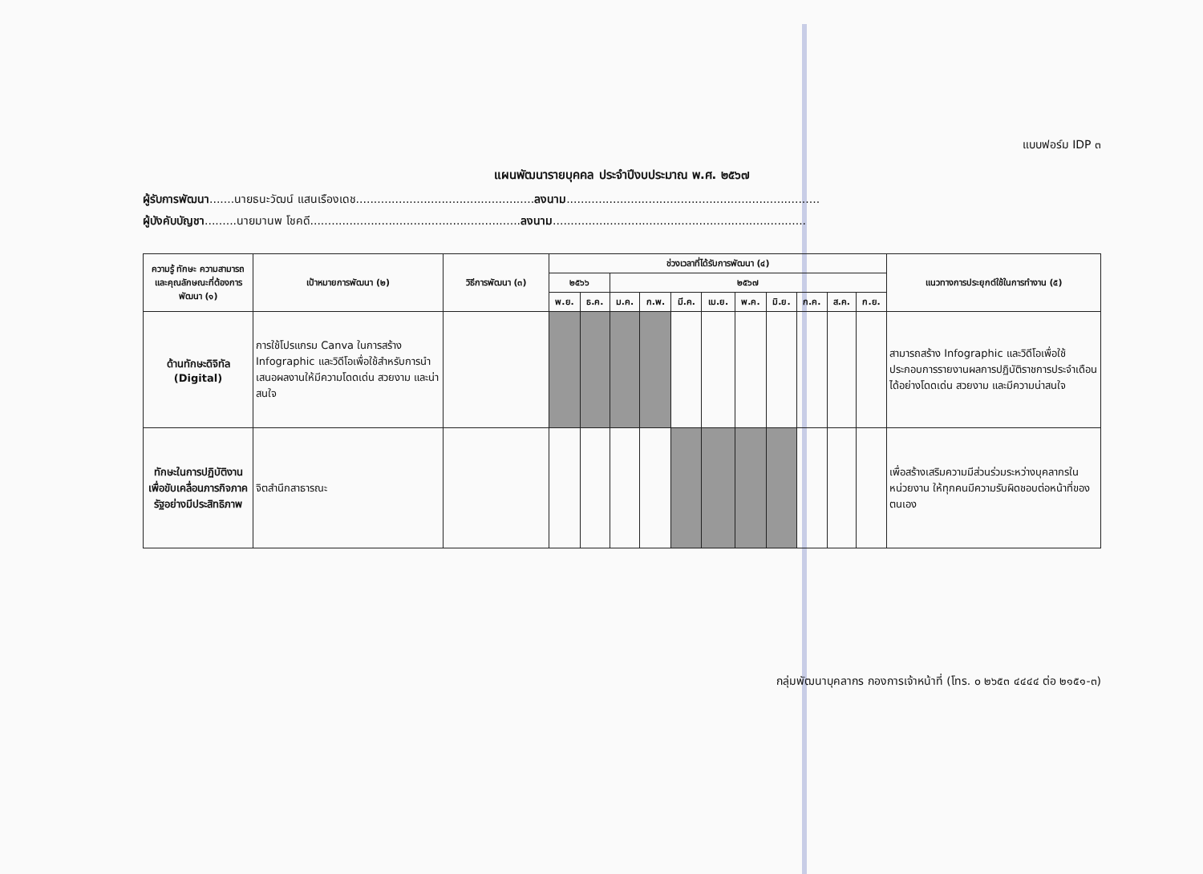แบบฟอร์ม IDP ๓
แผนพัฒนารายบุคคล ประจำปีงบประมาณ พ.ศ. ๒๕๖๗
ผู้รับการพัฒนา.......นายธนะวัฒน์ แสนเรืองเดช..................................................ลงนาม.......................................................................
ผู้บังคับบัญชา.........นายมานพ โชคดี...........................................................ลงนาม.......................................................................
| ความรู้ ทักษะ ความสามารถ และคุณลักษณะที่ต้องการพัฒนา (๑) | เป้าหมายการพัฒนา (๒) | วิธีการพัฒนา (๓) | ช่วงเวลาที่ได้รับการพัฒนา (๔) | | | | | | | | | | | แนวทางการประยุกต์ใช้ในการทำงาน (๕) |
| --- | --- | --- | --- | --- | --- | --- | --- | --- | --- | --- | --- | --- | --- | --- |
| | | | ๒๕๖๖ | | ๒๕๖๗ | | | | | | | | | |
| | | | พ.ย. | ธ.ค. | ม.ค. | ก.พ. | มี.ค. | เม.ย. | พ.ค. | มิ.ย. | ก.ค. | ส.ค. | ก.ย. | |
| ด้านทักษะดิจิทัล (Digital) | การใช้โปรแกรม Canva ในการสร้าง Infographic และวิดีโอเพื่อใช้สำหรับการนำเสนอผลงานให้มีความโดดเด่น สวยงาม และน่าสนใจ | | | | | | | | | | | | | สามารถสร้าง Infographic และวิดีโอเพื่อใช้ประกอบการรายงานผลการปฏิบัติราชการประจำเดือนได้อย่างโดดเด่น สวยงาม และมีความน่าสนใจ |
| ทักษะในการปฏิบัติงานเพื่อขับเคลื่อนภารกิจภาครัฐอย่างมีประสิทธิภาพ | จิตสำนึกสาธารณะ | | | | | | | | | | | | | เพื่อสร้างเสริมความมีส่วนร่วมระหว่างบุคลากรในหน่วยงาน ให้ทุกคนมีความรับผิดชอบต่อหน้าที่ของตนเอง |
กลุ่มพัฒนาบุคลากร กองการเจ้าหน้าที่ (โทร. ๐ ๒๖๕๓ ๔๔๔๔ ต่อ ๒๑๕๑-๓)